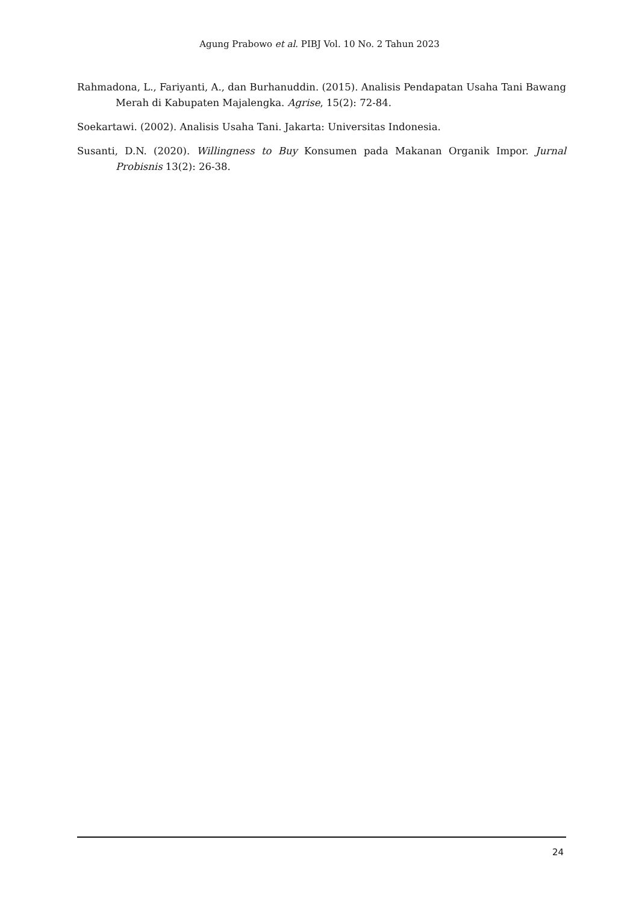Agung Prabowo et al. PIBJ Vol. 10 No. 2 Tahun 2023
Rahmadona, L., Fariyanti, A., dan Burhanuddin. (2015). Analisis Pendapatan Usaha Tani Bawang Merah di Kabupaten Majalengka. Agrise, 15(2): 72-84.
Soekartawi. (2002). Analisis Usaha Tani. Jakarta: Universitas Indonesia.
Susanti, D.N. (2020). Willingness to Buy Konsumen pada Makanan Organik Impor. Jurnal Probisnis 13(2): 26-38.
24